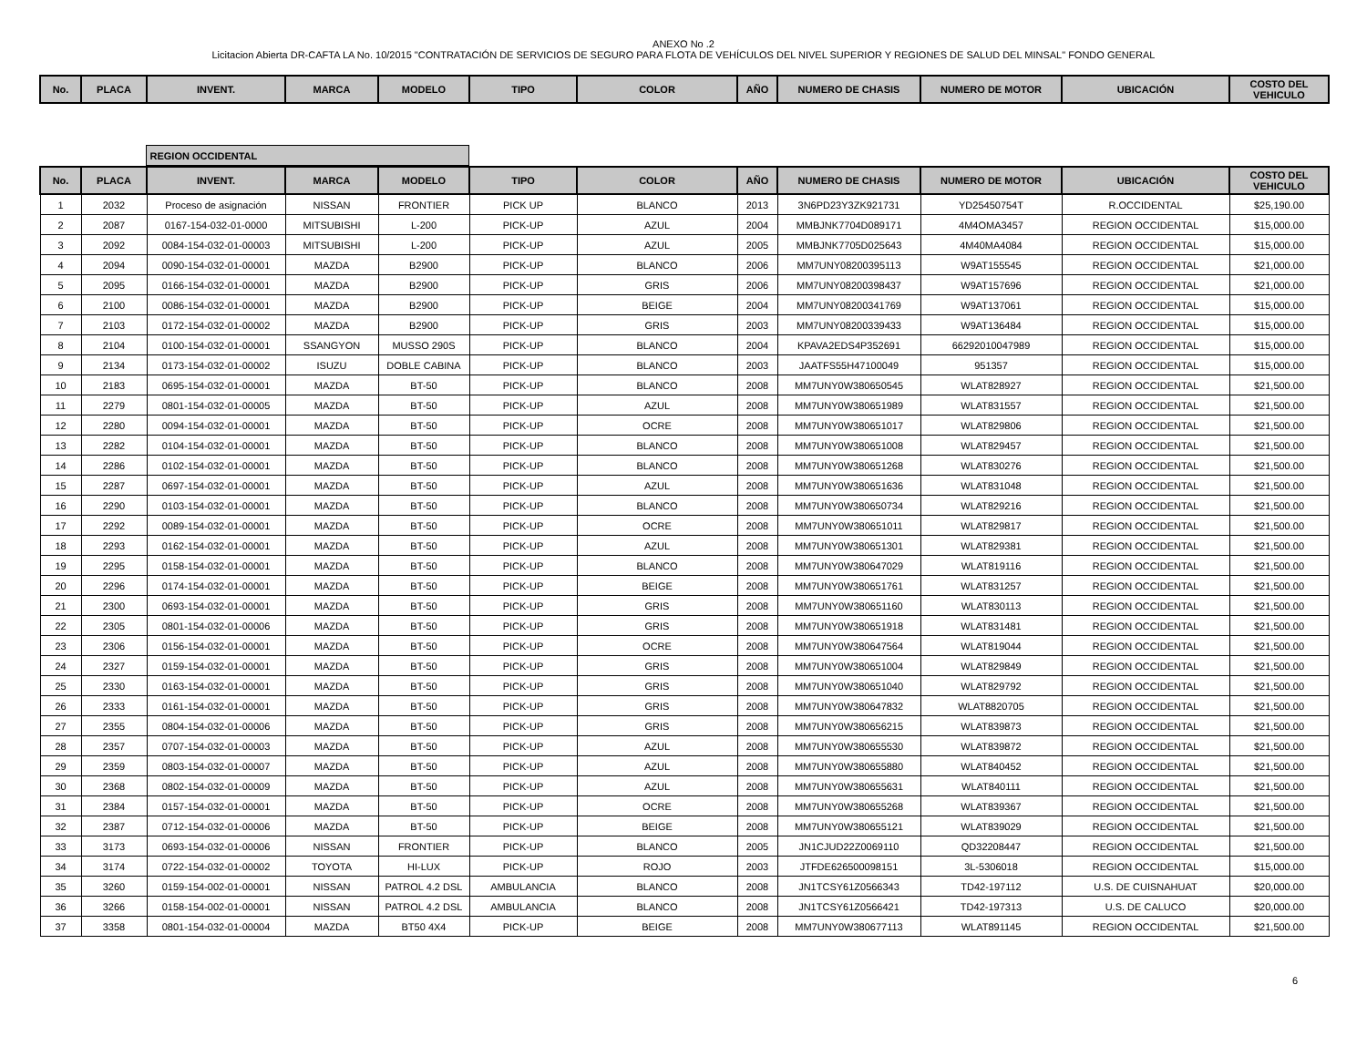ANEXO No .2
Licitacion Abierta DR-CAFTA LA No. 10/2015 "CONTRATACIÓN DE SERVICIOS DE SEGURO PARA FLOTA DE VEHÍCULOS DEL NIVEL SUPERIOR Y REGIONES DE SALUD DEL MINSAL" FONDO GENERAL
| No. | PLACA | INVENT. | MARCA | MODELO | TIPO | COLOR | AÑO | NUMERO DE CHASIS | NUMERO DE MOTOR | UBICACIÓN | COSTO DEL VEHICULO |
| --- | --- | --- | --- | --- | --- | --- | --- | --- | --- | --- | --- |
| | REGION OCCIDENTAL | |
| No. | PLACA | INVENT. | MARCA | MODELO | TIPO | COLOR | AÑO | NUMERO DE CHASIS | NUMERO DE MOTOR | UBICACIÓN | COSTO DEL VEHICULO |
| --- | --- | --- | --- | --- | --- | --- | --- | --- | --- | --- | --- |
| 1 | 2032 | Proceso de asignación | NISSAN | FRONTIER | PICK UP | BLANCO | 2013 | 3N6PD23Y3ZK921731 | YD25450754T | R.OCCIDENTAL | $25,190.00 |
| 2 | 2087 | 0167-154-032-01-0000 | MITSUBISHI | L-200 | PICK-UP | AZUL | 2004 | MMBJNK7704D089171 | 4M4OMA3457 | REGION OCCIDENTAL | $15,000.00 |
| 3 | 2092 | 0084-154-032-01-00003 | MITSUBISHI | L-200 | PICK-UP | AZUL | 2005 | MMBJNK7705D025643 | 4M40MA4084 | REGION OCCIDENTAL | $15,000.00 |
| 4 | 2094 | 0090-154-032-01-00001 | MAZDA | B2900 | PICK-UP | BLANCO | 2006 | MM7UNY08200395113 | W9AT155545 | REGION OCCIDENTAL | $21,000.00 |
| 5 | 2095 | 0166-154-032-01-00001 | MAZDA | B2900 | PICK-UP | GRIS | 2006 | MM7UNY08200398437 | W9AT157696 | REGION OCCIDENTAL | $21,000.00 |
| 6 | 2100 | 0086-154-032-01-00001 | MAZDA | B2900 | PICK-UP | BEIGE | 2004 | MM7UNY08200341769 | W9AT137061 | REGION OCCIDENTAL | $15,000.00 |
| 7 | 2103 | 0172-154-032-01-00002 | MAZDA | B2900 | PICK-UP | GRIS | 2003 | MM7UNY08200339433 | W9AT136484 | REGION OCCIDENTAL | $15,000.00 |
| 8 | 2104 | 0100-154-032-01-00001 | SSANGYON | MUSSO 290S | PICK-UP | BLANCO | 2004 | KPAVA2EDS4P352691 | 66292010047989 | REGION OCCIDENTAL | $15,000.00 |
| 9 | 2134 | 0173-154-032-01-00002 | ISUZU | DOBLE CABINA | PICK-UP | BLANCO | 2003 | JAATFS55H47100049 | 951357 | REGION OCCIDENTAL | $15,000.00 |
| 10 | 2183 | 0695-154-032-01-00001 | MAZDA | BT-50 | PICK-UP | BLANCO | 2008 | MM7UNY0W380650545 | WLAT828927 | REGION OCCIDENTAL | $21,500.00 |
| 11 | 2279 | 0801-154-032-01-00005 | MAZDA | BT-50 | PICK-UP | AZUL | 2008 | MM7UNY0W380651989 | WLAT831557 | REGION OCCIDENTAL | $21,500.00 |
| 12 | 2280 | 0094-154-032-01-00001 | MAZDA | BT-50 | PICK-UP | OCRE | 2008 | MM7UNY0W380651017 | WLAT829806 | REGION OCCIDENTAL | $21,500.00 |
| 13 | 2282 | 0104-154-032-01-00001 | MAZDA | BT-50 | PICK-UP | BLANCO | 2008 | MM7UNY0W380651008 | WLAT829457 | REGION OCCIDENTAL | $21,500.00 |
| 14 | 2286 | 0102-154-032-01-00001 | MAZDA | BT-50 | PICK-UP | BLANCO | 2008 | MM7UNY0W380651268 | WLAT830276 | REGION OCCIDENTAL | $21,500.00 |
| 15 | 2287 | 0697-154-032-01-00001 | MAZDA | BT-50 | PICK-UP | AZUL | 2008 | MM7UNY0W380651636 | WLAT831048 | REGION OCCIDENTAL | $21,500.00 |
| 16 | 2290 | 0103-154-032-01-00001 | MAZDA | BT-50 | PICK-UP | BLANCO | 2008 | MM7UNY0W380650734 | WLAT829216 | REGION OCCIDENTAL | $21,500.00 |
| 17 | 2292 | 0089-154-032-01-00001 | MAZDA | BT-50 | PICK-UP | OCRE | 2008 | MM7UNY0W380651011 | WLAT829817 | REGION OCCIDENTAL | $21,500.00 |
| 18 | 2293 | 0162-154-032-01-00001 | MAZDA | BT-50 | PICK-UP | AZUL | 2008 | MM7UNY0W380651301 | WLAT829381 | REGION OCCIDENTAL | $21,500.00 |
| 19 | 2295 | 0158-154-032-01-00001 | MAZDA | BT-50 | PICK-UP | BLANCO | 2008 | MM7UNY0W380647029 | WLAT819116 | REGION OCCIDENTAL | $21,500.00 |
| 20 | 2296 | 0174-154-032-01-00001 | MAZDA | BT-50 | PICK-UP | BEIGE | 2008 | MM7UNY0W380651761 | WLAT831257 | REGION OCCIDENTAL | $21,500.00 |
| 21 | 2300 | 0693-154-032-01-00001 | MAZDA | BT-50 | PICK-UP | GRIS | 2008 | MM7UNY0W380651160 | WLAT830113 | REGION OCCIDENTAL | $21,500.00 |
| 22 | 2305 | 0801-154-032-01-00006 | MAZDA | BT-50 | PICK-UP | GRIS | 2008 | MM7UNY0W380651918 | WLAT831481 | REGION OCCIDENTAL | $21,500.00 |
| 23 | 2306 | 0156-154-032-01-00001 | MAZDA | BT-50 | PICK-UP | OCRE | 2008 | MM7UNY0W380647564 | WLAT819044 | REGION OCCIDENTAL | $21,500.00 |
| 24 | 2327 | 0159-154-032-01-00001 | MAZDA | BT-50 | PICK-UP | GRIS | 2008 | MM7UNY0W380651004 | WLAT829849 | REGION OCCIDENTAL | $21,500.00 |
| 25 | 2330 | 0163-154-032-01-00001 | MAZDA | BT-50 | PICK-UP | GRIS | 2008 | MM7UNY0W380651040 | WLAT829792 | REGION OCCIDENTAL | $21,500.00 |
| 26 | 2333 | 0161-154-032-01-00001 | MAZDA | BT-50 | PICK-UP | GRIS | 2008 | MM7UNY0W380647832 | WLAT8820705 | REGION OCCIDENTAL | $21,500.00 |
| 27 | 2355 | 0804-154-032-01-00006 | MAZDA | BT-50 | PICK-UP | GRIS | 2008 | MM7UNY0W380656215 | WLAT839873 | REGION OCCIDENTAL | $21,500.00 |
| 28 | 2357 | 0707-154-032-01-00003 | MAZDA | BT-50 | PICK-UP | AZUL | 2008 | MM7UNY0W380655530 | WLAT839872 | REGION OCCIDENTAL | $21,500.00 |
| 29 | 2359 | 0803-154-032-01-00007 | MAZDA | BT-50 | PICK-UP | AZUL | 2008 | MM7UNY0W380655880 | WLAT840452 | REGION OCCIDENTAL | $21,500.00 |
| 30 | 2368 | 0802-154-032-01-00009 | MAZDA | BT-50 | PICK-UP | AZUL | 2008 | MM7UNY0W380655631 | WLAT840111 | REGION OCCIDENTAL | $21,500.00 |
| 31 | 2384 | 0157-154-032-01-00001 | MAZDA | BT-50 | PICK-UP | OCRE | 2008 | MM7UNY0W380655268 | WLAT839367 | REGION OCCIDENTAL | $21,500.00 |
| 32 | 2387 | 0712-154-032-01-00006 | MAZDA | BT-50 | PICK-UP | BEIGE | 2008 | MM7UNY0W380655121 | WLAT839029 | REGION OCCIDENTAL | $21,500.00 |
| 33 | 3173 | 0693-154-032-01-00006 | NISSAN | FRONTIER | PICK-UP | BLANCO | 2005 | JN1CJUD22Z0069110 | QD32208447 | REGION OCCIDENTAL | $21,500.00 |
| 34 | 3174 | 0722-154-032-01-00002 | TOYOTA | HI-LUX | PICK-UP | ROJO | 2003 | JTFDE626500098151 | 3L-5306018 | REGION OCCIDENTAL | $15,000.00 |
| 35 | 3260 | 0159-154-002-01-00001 | NISSAN | PATROL 4.2 DSL | AMBULANCIA | BLANCO | 2008 | JN1TCSY61Z0566343 | TD42-197112 | U.S. DE CUISNAHUAT | $20,000.00 |
| 36 | 3266 | 0158-154-002-01-00001 | NISSAN | PATROL 4.2 DSL | AMBULANCIA | BLANCO | 2008 | JN1TCSY61Z0566421 | TD42-197313 | U.S. DE CALUCO | $20,000.00 |
| 37 | 3358 | 0801-154-032-01-00004 | MAZDA | BT50 4X4 | PICK-UP | BEIGE | 2008 | MM7UNY0W380677113 | WLAT891145 | REGION OCCIDENTAL | $21,500.00 |
6